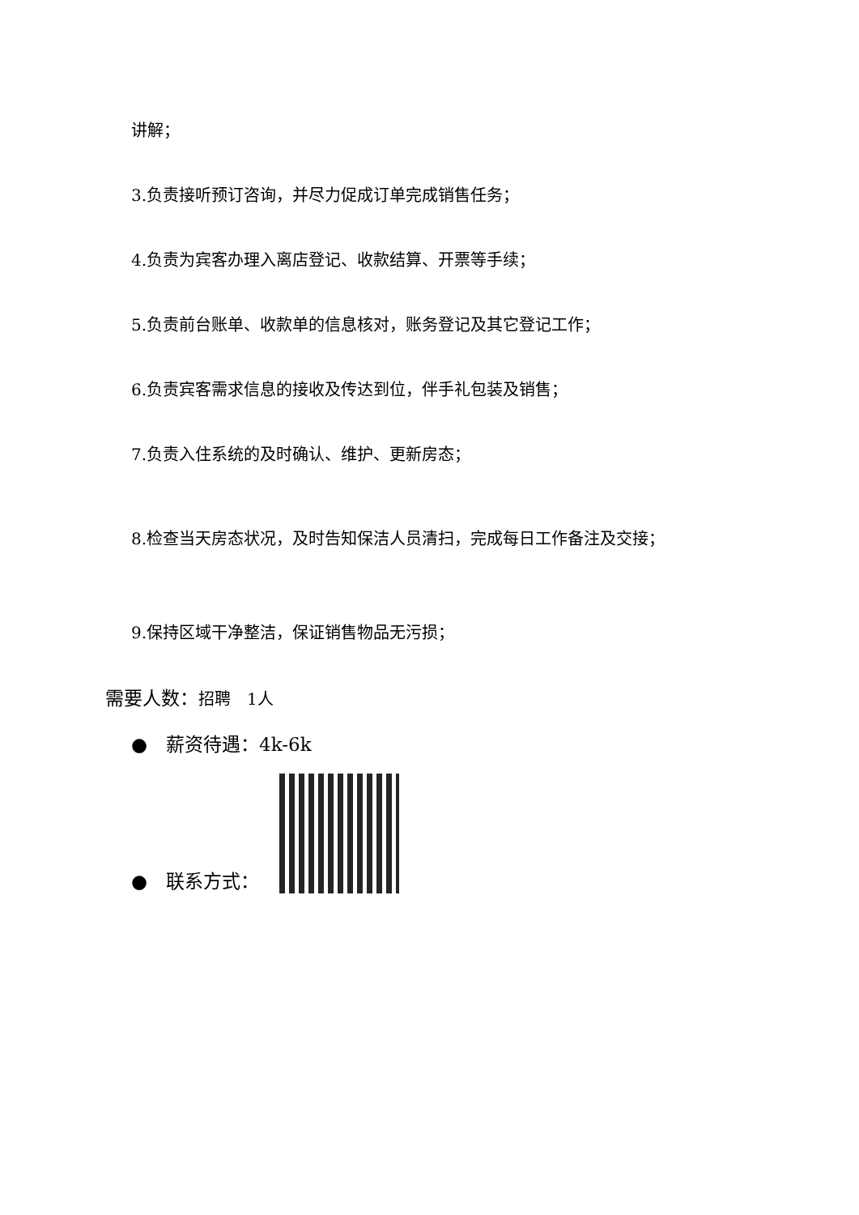讲解；
3.负责接听预订咨询，并尽力促成订单完成销售任务；
4.负责为宾客办理入离店登记、收款结算、开票等手续；
5.负责前台账单、收款单的信息核对，账务登记及其它登记工作；
6.负责宾客需求信息的接收及传达到位，伴手礼包装及销售；
7.负责入住系统的及时确认、维护、更新房态；
8.检查当天房态状况，及时告知保洁人员清扫，完成每日工作备注及交接；
9.保持区域干净整洁，保证销售物品无污损；
需要人数：招聘　1人
●　薪资待遇：4k-6k
●　联系方式：